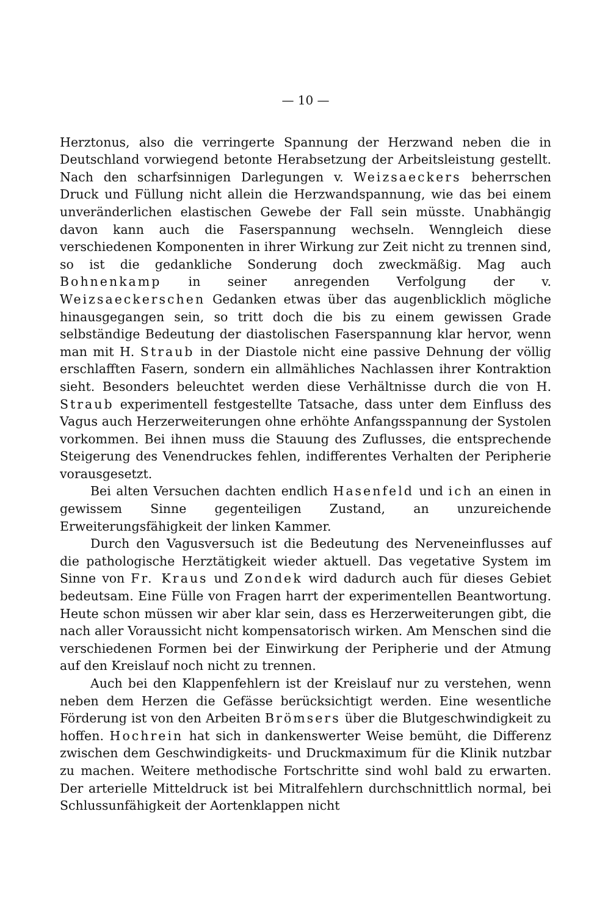— 10 —
Herztonus, also die verringerte Spannung der Herzwand neben die in Deutschland vorwiegend betonte Herabsetzung der Arbeitsleistung gestellt. Nach den scharfsinnigen Darlegungen v. Weizsaeckers beherrschen Druck und Füllung nicht allein die Herzwandspannung, wie das bei einem unveränderlichen elastischen Gewebe der Fall sein müsste. Unabhängig davon kann auch die Faserspannung wechseln. Wenngleich diese verschiedenen Komponenten in ihrer Wirkung zur Zeit nicht zu trennen sind, so ist die gedankliche Sonderung doch zweckmäßig. Mag auch Bohnenkamp in seiner anregenden Verfolgung der v. Weizsaeckerschen Gedanken etwas über das augenblicklich mögliche hinausgegangen sein, so tritt doch die bis zu einem gewissen Grade selbständige Bedeutung der diastolischen Faserspannung klar hervor, wenn man mit H. Straub in der Diastole nicht eine passive Dehnung der völlig erschlafften Fasern, sondern ein allmähliches Nachlassen ihrer Kontraktion sieht. Besonders beleuchtet werden diese Verhältnisse durch die von H. Straub experimentell festgestellte Tatsache, dass unter dem Einfluss des Vagus auch Herzerweiterungen ohne erhöhte Anfangsspannung der Systolen vorkommen. Bei ihnen muss die Stauung des Zuflusses, die entsprechende Steigerung des Venendruckes fehlen, indifferentes Verhalten der Peripherie vorausgesetzt.
Bei alten Versuchen dachten endlich Hasenfeld und ich an einen in gewissem Sinne gegenteiligen Zustand, an unzureichende Erweiterungsfähigkeit der linken Kammer.
Durch den Vagusversuch ist die Bedeutung des Nerveneinflusses auf die pathologische Herztätigkeit wieder aktuell. Das vegetative System im Sinne von Fr. Kraus und Zondek wird dadurch auch für dieses Gebiet bedeutsam. Eine Fülle von Fragen harrt der experimentellen Beantwortung. Heute schon müssen wir aber klar sein, dass es Herzerweiterungen gibt, die nach aller Voraussicht nicht kompensatorisch wirken. Am Menschen sind die verschiedenen Formen bei der Einwirkung der Peripherie und der Atmung auf den Kreislauf noch nicht zu trennen.
Auch bei den Klappenfehlern ist der Kreislauf nur zu verstehen, wenn neben dem Herzen die Gefässe berücksichtigt werden. Eine wesentliche Förderung ist von den Arbeiten Brömsers über die Blutgeschwindigkeit zu hoffen. Hochrein hat sich in dankenswerter Weise bemüht, die Differenz zwischen dem Geschwindigkeits- und Druckmaximum für die Klinik nutzbar zu machen. Weitere methodische Fortschritte sind wohl bald zu erwarten. Der arterielle Mitteldruck ist bei Mitralfehlern durchschnittlich normal, bei Schlussunfähigkeit der Aortenklappen nicht